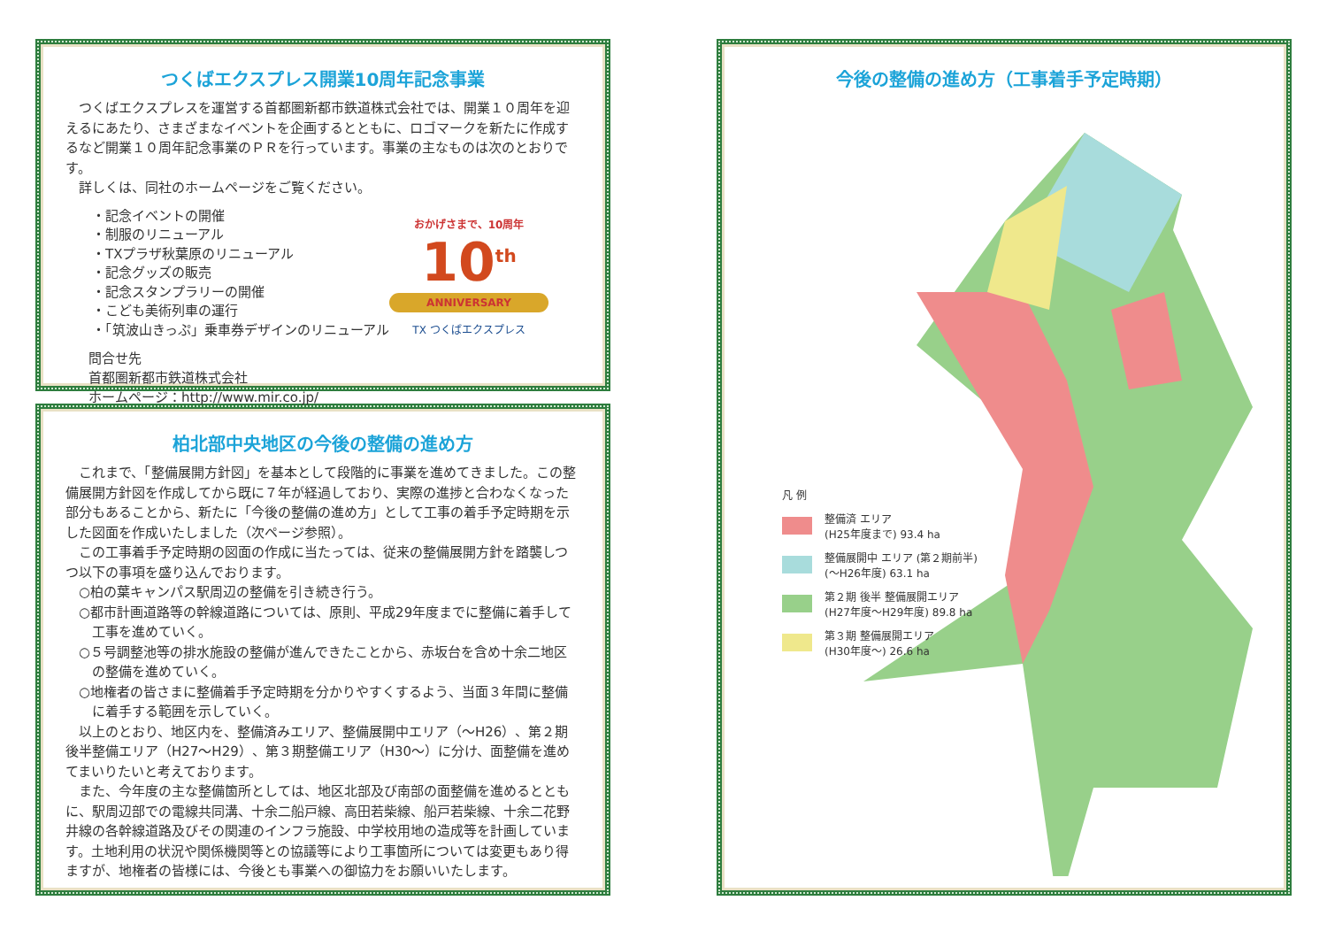つくばエクスプレス開業10周年記念事業
つくばエクスプレスを運営する首都圏新都市鉄道株式会社では、開業１０周年を迎えるにあたり、さまざまなイベントを企画するとともに、ロゴマークを新たに作成するなど開業１０周年記念事業のＰＲを行っています。事業の主なものは次のとおりです。
詳しくは、同社のホームページをご覧ください。
・記念イベントの開催
・制服のリニューアル
・TXプラザ秋葉原のリニューアル
・記念グッズの販売
・記念スタンプラリーの開催
・こども美術列車の運行
・「筑波山きっぷ」乗車券デザインのリニューアル
問合せ先
首都圏新都市鉄道株式会社
ホームページ：http://www.mir.co.jp/
おかげさまで、10周年
10<sup>th</sup>
ANNIVERSARY
TX つくばエクスプレス
柏北部中央地区の今後の整備の進め方
これまで、「整備展開方針図」を基本として段階的に事業を進めてきました。この整備展開方針図を作成してから既に７年が経過しており、実際の進捗と合わなくなった部分もあることから、新たに「今後の整備の進め方」として工事の着手予定時期を示した図面を作成いたしました（次ページ参照）。
この工事着手予定時期の図面の作成に当たっては、従来の整備展開方針を踏襲しつつ以下の事項を盛り込んでおります。
○柏の葉キャンパス駅周辺の整備を引き続き行う。
○都市計画道路等の幹線道路については、原則、平成29年度までに整備に着手して工事を進めていく。
○５号調整池等の排水施設の整備が進んできたことから、赤坂台を含め十余二地区の整備を進めていく。
○地権者の皆さまに整備着手予定時期を分かりやすくするよう、当面３年間に整備に着手する範囲を示していく。
以上のとおり、地区内を、整備済みエリア、整備展開中エリア（〜H26）、第２期後半整備エリア（H27〜H29）、第３期整備エリア（H30〜）に分け、面整備を進めてまいりたいと考えております。
また、今年度の主な整備箇所としては、地区北部及び南部の面整備を進めるとともに、駅周辺部での電線共同溝、十余二船戸線、高田若柴線、船戸若柴線、十余二花野井線の各幹線道路及びその関連のインフラ施設、中学校用地の造成等を計画しています。土地利用の状況や関係機関等との協議等により工事箇所については変更もあり得ますが、地権者の皆様には、今後とも事業への御協力をお願いいたします。
今後の整備の進め方（工事着手予定時期）
凡 例
整備済 エリア
(H25年度まで) 93.4 ha
整備展開中 エリア (第２期前半)
(〜H26年度) 63.1 ha
第２期 後半 整備展開エリア
(H27年度〜H29年度) 89.8 ha
第３期 整備展開エリア
(H30年度〜) 26.6 ha